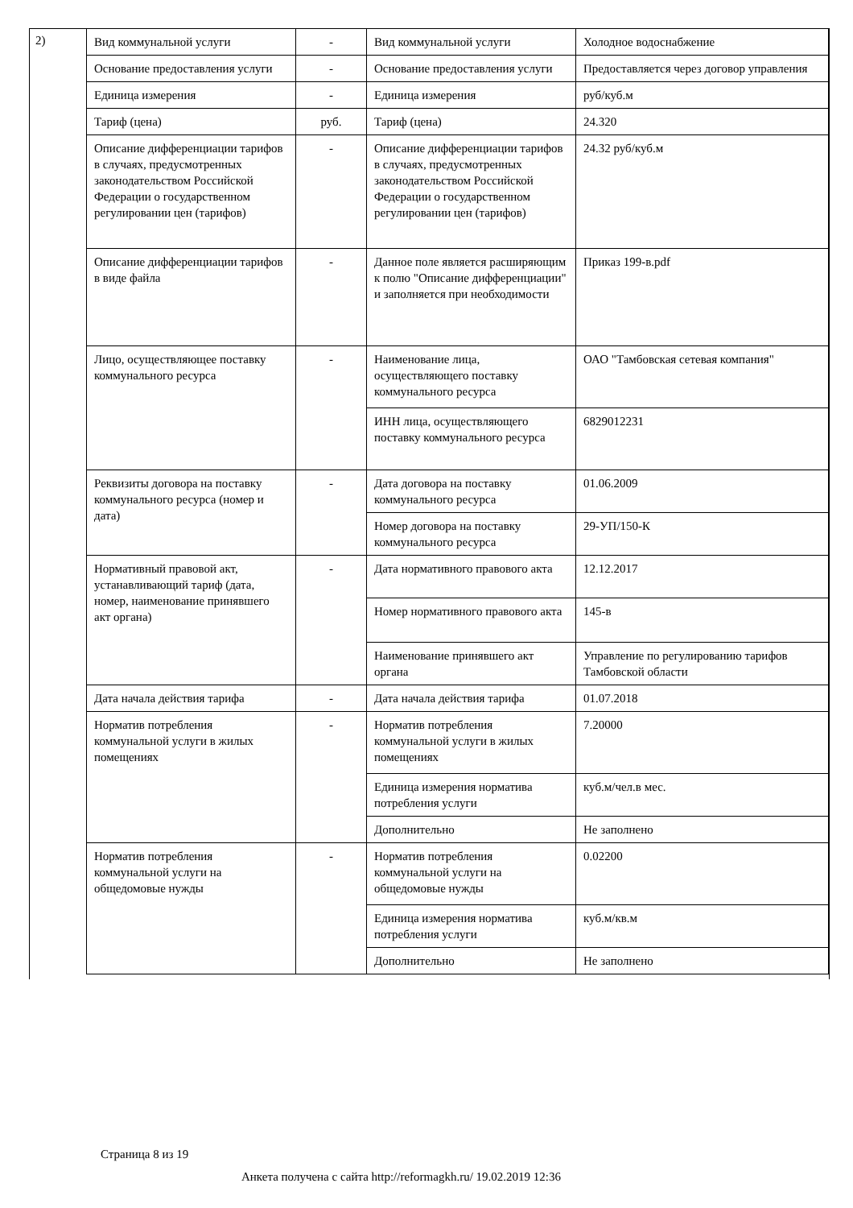2)
| Вид коммунальной услуги | - | Вид коммунальной услуги | Холодное водоснабжение |
| Основание предоставления услуги | - | Основание предоставления услуги | Предоставляется через договор управления |
| Единица измерения | - | Единица измерения | руб/куб.м |
| Тариф (цена) | руб. | Тариф (цена) | 24.320 |
| Описание дифференциации тарифов в случаях, предусмотренных законодательством Российской Федерации о государственном регулировании цен (тарифов) | - | Описание дифференциации тарифов в случаях, предусмотренных законодательством Российской Федерации о государственном регулировании цен (тарифов) | 24.32 руб/куб.м |
| Описание дифференциации тарифов в виде файла | - | Данное поле является расширяющим к полю "Описание дифференциации" и заполняется при необходимости | Приказ 199-в.pdf |
| Лицо, осуществляющее поставку коммунального ресурса | - | Наименование лица, осуществляющего поставку коммунального ресурса | ОАО "Тамбовская сетевая компания" |
| | | ИНН лица, осуществляющего поставку коммунального ресурса | 6829012231 |
| Реквизиты договора на поставку коммунального ресурса (номер и дата) | - | Дата договора на поставку коммунального ресурса | 01.06.2009 |
| | | Номер договора на поставку коммунального ресурса | 29-УП/150-К |
| Нормативный правовой акт, устанавливающий тариф (дата, номер, наименование принявшего акт органа) | - | Дата нормативного правового акта | 12.12.2017 |
| | | Номер нормативного правового акта | 145-в |
| | | Наименование принявшего акт органа | Управление по регулированию тарифов Тамбовской области |
| Дата начала действия тарифа | - | Дата начала действия тарифа | 01.07.2018 |
| Норматив потребления коммунальной услуги в жилых помещениях | - | Норматив потребления коммунальной услуги в жилых помещениях | 7.20000 |
| | | Единица измерения норматива потребления услуги | куб.м/чел.в мес. |
| | | Дополнительно | Не заполнено |
| Норматив потребления коммунальной услуги на общедомовые нужды | - | Норматив потребления коммунальной услуги на общедомовые нужды | 0.02200 |
| | | Единица измерения норматива потребления услуги | куб.м/кв.м |
| | | Дополнительно | Не заполнено |
Страница 8 из 19
Анкета получена с сайта http://reformagkh.ru/ 19.02.2019 12:36